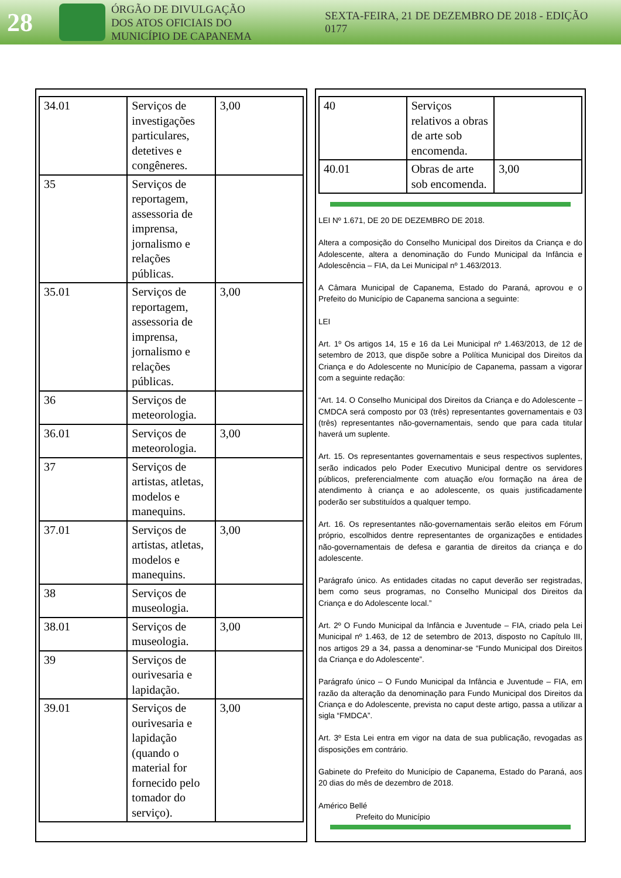28
ÓRGÃO DE DIVULGAÇÃO
DOS ATOS OFICIAIS DO
MUNICÍPIO DE CAPANEMA
SEXTA-FEIRA, 21 DE DEZEMBRO DE 2018 - EDIÇÃO 0177
| 34.01 | Serviços de investigações particulares, detetives e congêneres. | 3,00 |
| 35 | Serviços de reportagem, assessoria de imprensa, jornalismo e relações públicas. | |
| 35.01 | Serviços de reportagem, assessoria de imprensa, jornalismo e relações públicas. | 3,00 |
| 36 | Serviços de meteorologia. | |
| 36.01 | Serviços de meteorologia. | 3,00 |
| 37 | Serviços de artistas, atletas, modelos e manequins. | |
| 37.01 | Serviços de artistas, atletas, modelos e manequins. | 3,00 |
| 38 | Serviços de museologia. | |
| 38.01 | Serviços de museologia. | 3,00 |
| 39 | Serviços de ourivesaria e lapidação. | |
| 39.01 | Serviços de ourivesaria e lapidação (quando o material for fornecido pelo tomador do serviço). | 3,00 |
| 40 | Serviços relativos a obras de arte sob encomenda. | |
| 40.01 | Obras de arte sob encomenda. | 3,00 |
LEI Nº 1.671, DE 20 DE DEZEMBRO DE 2018.
Altera a composição do Conselho Municipal dos Direitos da Criança e do Adolescente, altera a denominação do Fundo Municipal da Infância e Adolescência – FIA, da Lei Municipal nº 1.463/2013.
A Câmara Municipal de Capanema, Estado do Paraná, aprovou e o Prefeito do Município de Capanema sanciona a seguinte:
LEI
Art. 1º Os artigos 14, 15 e 16 da Lei Municipal nº 1.463/2013, de 12 de setembro de 2013, que dispõe sobre a Política Municipal dos Direitos da Criança e do Adolescente no Município de Capanema, passam a vigorar com a seguinte redação:
“Art. 14. O Conselho Municipal dos Direitos da Criança e do Adolescente – CMDCA será composto por 03 (três) representantes governamentais e 03 (três) representantes não-governamentais, sendo que para cada titular haverá um suplente.
Art. 15. Os representantes governamentais e seus respectivos suplentes, serão indicados pelo Poder Executivo Municipal dentre os servidores públicos, preferencialmente com atuação e/ou formação na área de atendimento à criança e ao adolescente, os quais justificadamente poderão ser substituídos a qualquer tempo.
Art. 16. Os representantes não-governamentais serão eleitos em Fórum próprio, escolhidos dentre representantes de organizações e entidades não-governamentais de defesa e garantia de direitos da criança e do adolescente.
Parágrafo único. As entidades citadas no caput deverão ser registradas, bem como seus programas, no Conselho Municipal dos Direitos da Criança e do Adolescente local.”
Art. 2º O Fundo Municipal da Infância e Juventude – FIA, criado pela Lei Municipal nº 1.463, de 12 de setembro de 2013, disposto no Capítulo III, nos artigos 29 a 34, passa a denominar-se “Fundo Municipal dos Direitos da Criança e do Adolescente”.
Parágrafo único – O Fundo Municipal da Infância e Juventude – FIA, em razão da alteração da denominação para Fundo Municipal dos Direitos da Criança e do Adolescente, prevista no caput deste artigo, passa a utilizar a sigla “FMDCA”.
Art. 3º Esta Lei entra em vigor na data de sua publicação, revogadas as disposições em contrário.
Gabinete do Prefeito do Município de Capanema, Estado do Paraná, aos 20 dias do mês de dezembro de 2018.
Américo Bellé
Prefeito do Município